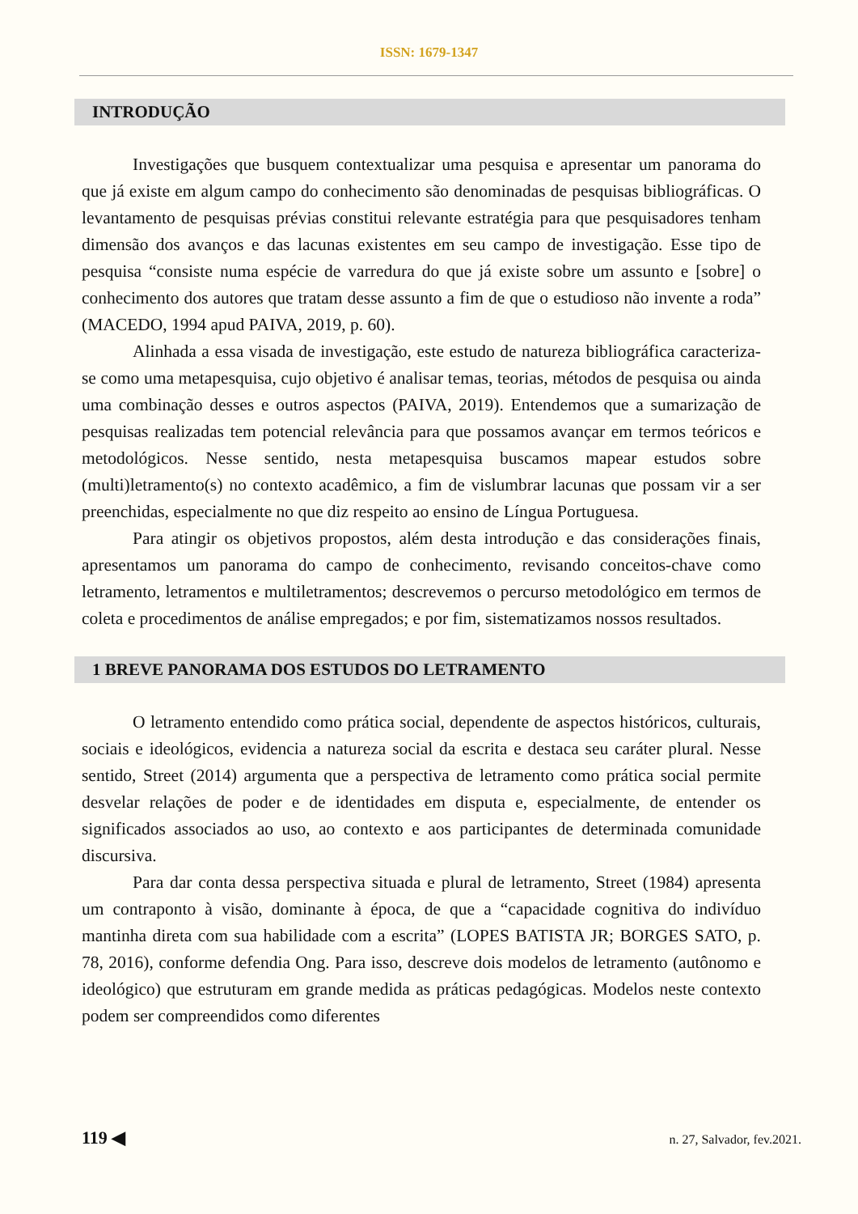ISSN: 1679-1347
INTRODUÇÃO
Investigações que busquem contextualizar uma pesquisa e apresentar um panorama do que já existe em algum campo do conhecimento são denominadas de pesquisas bibliográficas. O levantamento de pesquisas prévias constitui relevante estratégia para que pesquisadores tenham dimensão dos avanços e das lacunas existentes em seu campo de investigação. Esse tipo de pesquisa “consiste numa espécie de varredura do que já existe sobre um assunto e [sobre] o conhecimento dos autores que tratam desse assunto a fim de que o estudioso não invente a roda” (MACEDO, 1994 apud PAIVA, 2019, p. 60).
Alinhada a essa visada de investigação, este estudo de natureza bibliográfica caracteriza-se como uma metapesquisa, cujo objetivo é analisar temas, teorias, métodos de pesquisa ou ainda uma combinação desses e outros aspectos (PAIVA, 2019). Entendemos que a sumarização de pesquisas realizadas tem potencial relevância para que possamos avançar em termos teóricos e metodológicos. Nesse sentido, nesta metapesquisa buscamos mapear estudos sobre (multi)letramento(s) no contexto acadêmico, a fim de vislumbrar lacunas que possam vir a ser preenchidas, especialmente no que diz respeito ao ensino de Língua Portuguesa.
Para atingir os objetivos propostos, além desta introdução e das considerações finais, apresentamos um panorama do campo de conhecimento, revisando conceitos-chave como letramento, letramentos e multiletramentos; descrevemos o percurso metodológico em termos de coleta e procedimentos de análise empregados; e por fim, sistematizamos nossos resultados.
1 BREVE PANORAMA DOS ESTUDOS DO LETRAMENTO
O letramento entendido como prática social, dependente de aspectos históricos, culturais, sociais e ideológicos, evidencia a natureza social da escrita e destaca seu caráter plural. Nesse sentido, Street (2014) argumenta que a perspectiva de letramento como prática social permite desvelar relações de poder e de identidades em disputa e, especialmente, de entender os significados associados ao uso, ao contexto e aos participantes de determinada comunidade discursiva.
Para dar conta dessa perspectiva situada e plural de letramento, Street (1984) apresenta um contraponto à visão, dominante à época, de que a “capacidade cognitiva do indivíduo mantinha direta com sua habilidade com a escrita” (LOPES BATISTA JR; BORGES SATO, p. 78, 2016), conforme defendia Ong. Para isso, descreve dois modelos de letramento (autônomo e ideológico) que estruturam em grande medida as práticas pedagógicas. Modelos neste contexto podem ser compreendidos como diferentes
119 ◀ n. 27, Salvador, fev.2021.